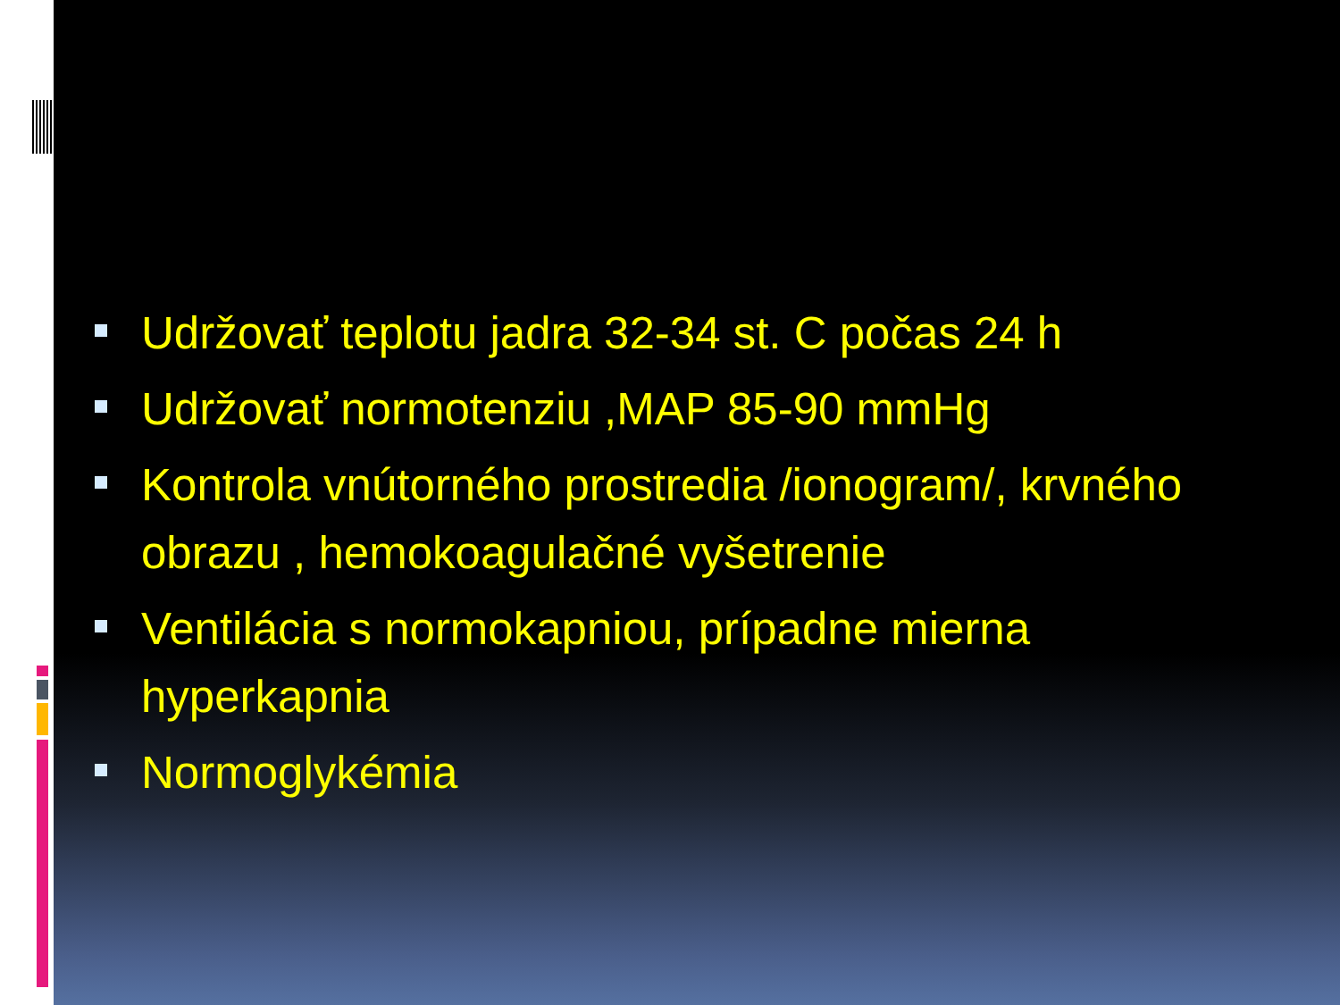Udržovať teplotu jadra 32-34 st. C počas 24 h
Udržovať normotenziu ,MAP 85-90 mmHg
Kontrola vnútorného prostredia /ionogram/, krvného obrazu , hemokoagulačné vyšetrenie
Ventilácia s normokapniou, prípadne mierna hyperkapnia
Normoglykémia